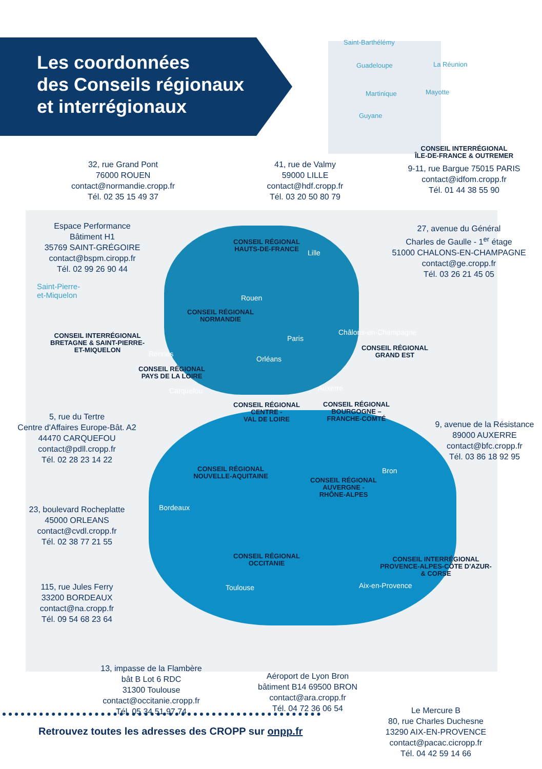Les coordonnées
des Conseils régionaux
et interrégionaux
Saint-Barthélémy
Guadeloupe La Réunion
Martinique Mayotte
Guyane
Saint-Pierre-
et-Miquelon
32, rue Grand Pont
76000 ROUEN
contact@normandie.cropp.fr
Tél. 02 35 15 49 37
41, rue de Valmy
59000 LILLE
contact@hdf.cropp.fr
Tél. 03 20 50 80 79
CONSEIL INTERRÉGIONAL
ÎLE-DE-FRANCE & OUTREMER
9-11, rue Bargue 75015 PARIS
contact@idfom.cropp.fr
Tél. 01 44 38 55 90
Espace Performance
Bâtiment H1
35769 SAINT-GRÉGOIRE
contact@bspm.ciropp.fr
Tél. 02 99 26 90 44
27, avenue du Général
Charles de Gaulle - 1<sup>er</sup> étage
51000 CHALONS-EN-CHAMPAGNE
contact@ge.cropp.fr
Tél. 03 26 21 45 05
CONSEIL RÉGIONAL
HAUTS-DE-FRANCE
Lille
Rouen
CONSEIL RÉGIONAL
NORMANDIE
Paris
Châlons-en-Champagne
CONSEIL INTERRÉGIONAL
BRETAGNE & SAINT-PIERRE-
ET-MIQUELON
Rennes
CONSEIL RÉGIONAL
GRAND EST
Orléans
CONSEIL RÉGIONAL
PAYS DE LA LOIRE
Auxerre
Carquefou
CONSEIL RÉGIONAL
CENTRE -
VAL DE LOIRE
CONSEIL RÉGIONAL
BOURGOGNE –
FRANCHE-COMTÉ
5, rue du Tertre
Centre d'Affaires Europe-Bât. A2
44470 CARQUEFOU
contact@pdll.cropp.fr
Tél. 02 28 23 14 22
9, avenue de la Résistance
89000 AUXERRE
contact@bfc.cropp.fr
Tél. 03 86 18 92 95
CONSEIL RÉGIONAL
NOUVELLE-AQUITAINE
Bron
CONSEIL RÉGIONAL
AUVERGNE -
RHÔNE-ALPES
23, boulevard Rocheplatte
45000 ORLEANS
contact@cvdl.cropp.fr
Tél. 02 38 77 21 55
Bordeaux
CONSEIL RÉGIONAL
OCCITANIE
CONSEIL INTERRÉGIONAL
PROVENCE-ALPES-CÔTE D'AZUR-
& CORSE
115, rue Jules Ferry
33200 BORDEAUX
contact@na.cropp.fr
Tél. 09 54 68 23 64
Toulouse Aix-en-Provence
13, impasse de la Flambère
bât B Lot 6 RDC
31300 Toulouse
contact@occitanie.cropp.fr
Tél. 05 34 51 97 74
Aéroport de Lyon Bron
bâtiment B14 69500 BRON
contact@ara.cropp.fr
Tél. 04 72 36 06 54
Le Mercure B
80, rue Charles Duchesne
13290 AIX-EN-PROVENCE
contact@pacac.cicropp.fr
Tél. 04 42 59 14 66
Retrouvez toutes les adresses des CROPP sur onpp.fr